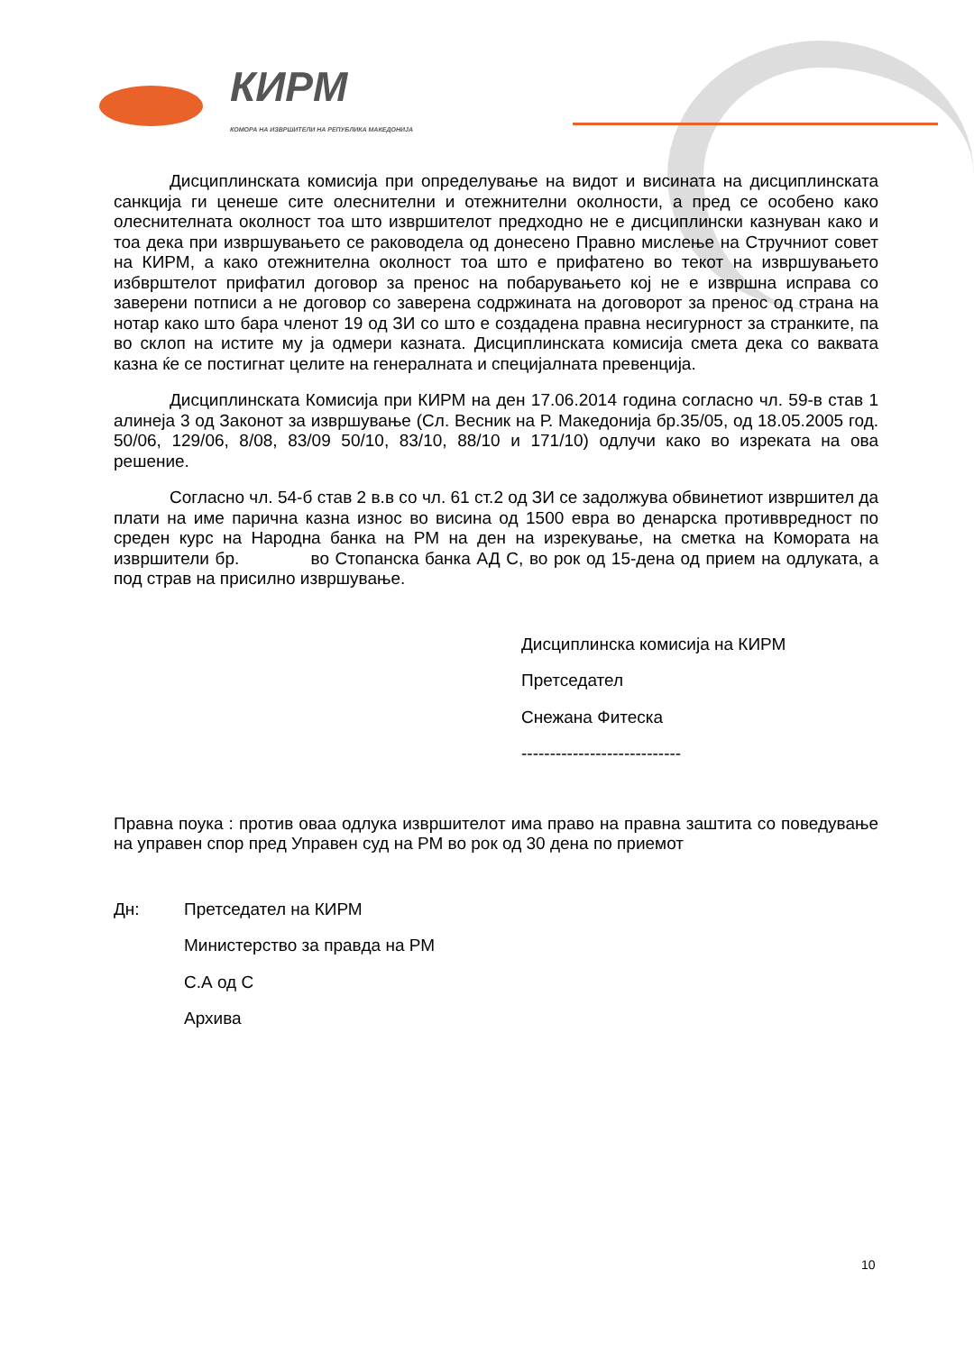КИРМ
КОМОРА НА ИЗВРШИТЕЛИ НА РЕПУБЛИКА МАКЕДОНИЈА
Дисциплинската комисија при определување на видот и висината на дисциплинската санкција ги ценеше сите олеснителни и отежнителни околности, а пред се особено како олеснителната околност тоа што извршителот предходно не е дисциплински казнуван како и тоа дека при извршувањето се раководела од донесено Правно мислење на Стручниот совет на КИРМ, а како отежнителна околност тоа што е прифатено во текот на извршувањето избврштелот прифатил договор за пренос на побарувањето кој не е извршна исправа со заверени потписи а не договор со заверена содржината на договорот за пренос од страна на нотар како што бара членот 19 од ЗИ со што е создадена правна несигурност за странките, па во склоп на истите му ја одмери казната. Дисциплинската комисија смета дека со ваквата казна ќе се постигнат целите на генералната и специјалната превенција.
Дисциплинската Комисија при КИРМ на ден 17.06.2014 година согласно чл. 59-в став 1 алинеја 3 од Законот за извршување (Сл. Весник на Р. Македонија бр.35/05, од 18.05.2005 год. 50/06, 129/06, 8/08, 83/09 50/10, 83/10, 88/10 и 171/10) одлучи како во изреката на ова решение.
Согласно чл. 54-б став 2 в.в со чл. 61 ст.2 од ЗИ се задолжува обвинетиот извршител да плати на име парична казна износ во висина од 1500 евра во денарска противвредност по среден курс на Народна банка на РМ на ден на изрекување, на сметка на Комората на извршители бр. во Стопанска банка АД С, во рок од 15-дена од прием на одлуката, а под страв на присилно извршување.
Дисциплинска комисија на КИРМ
Претседател
Снежана Фитеска
----------------------------
Правна поука : против оваа одлука извршителот има право на правна заштита со поведување на управен спор пред Управен суд на РМ во рок од 30 дена по приемот
| Дн: | Претседател на КИРМ |
| | Министерство за правда на РМ |
| | С.А од С |
| | Архива |
10